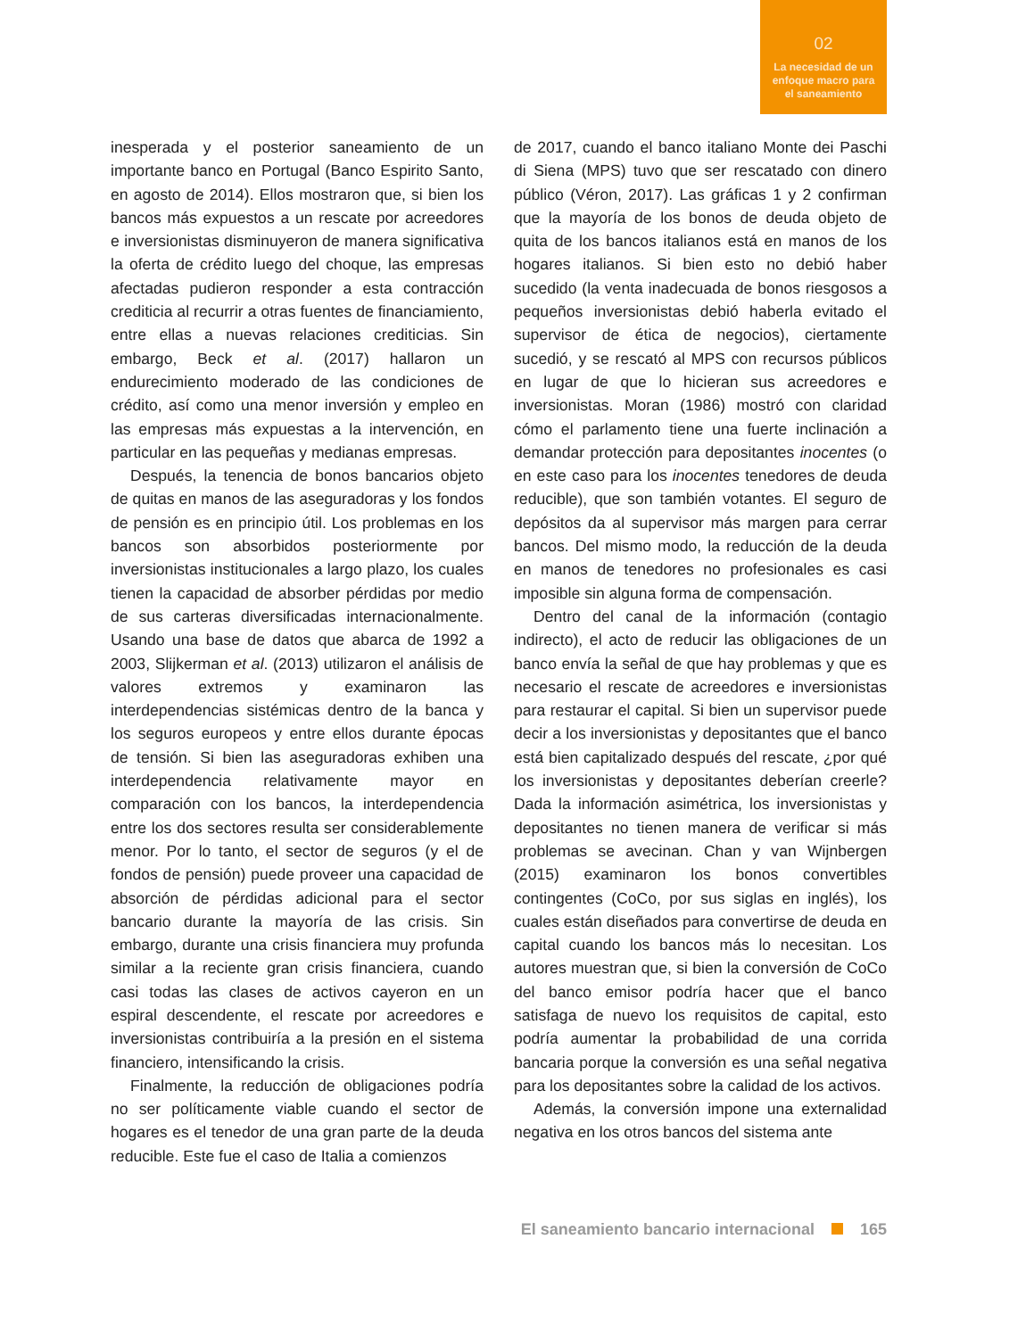02
La necesidad de un
enfoque macro para
el saneamiento
inesperada y el posterior saneamiento de un importante banco en Portugal (Banco Espirito Santo, en agosto de 2014). Ellos mostraron que, si bien los bancos más expuestos a un rescate por acreedores e inversionistas disminuyeron de manera significativa la oferta de crédito luego del choque, las empresas afectadas pudieron responder a esta contracción crediticia al recurrir a otras fuentes de financiamiento, entre ellas a nuevas relaciones crediticias. Sin embargo, Beck et al. (2017) hallaron un endurecimiento moderado de las condiciones de crédito, así como una menor inversión y empleo en las empresas más expuestas a la intervención, en particular en las pequeñas y medianas empresas.
Después, la tenencia de bonos bancarios objeto de quitas en manos de las aseguradoras y los fondos de pensión es en principio útil. Los problemas en los bancos son absorbidos posteriormente por inversionistas institucionales a largo plazo, los cuales tienen la capacidad de absorber pérdidas por medio de sus carteras diversificadas internacionalmente. Usando una base de datos que abarca de 1992 a 2003, Slijkerman et al. (2013) utilizaron el análisis de valores extremos y examinaron las interdependencias sistémicas dentro de la banca y los seguros europeos y entre ellos durante épocas de tensión. Si bien las aseguradoras exhiben una interdependencia relativamente mayor en comparación con los bancos, la interdependencia entre los dos sectores resulta ser considerablemente menor. Por lo tanto, el sector de seguros (y el de fondos de pensión) puede proveer una capacidad de absorción de pérdidas adicional para el sector bancario durante la mayoría de las crisis. Sin embargo, durante una crisis financiera muy profunda similar a la reciente gran crisis financiera, cuando casi todas las clases de activos cayeron en un espiral descendente, el rescate por acreedores e inversionistas contribuiría a la presión en el sistema financiero, intensificando la crisis.
Finalmente, la reducción de obligaciones podría no ser políticamente viable cuando el sector de hogares es el tenedor de una gran parte de la deuda reducible. Este fue el caso de Italia a comienzos
de 2017, cuando el banco italiano Monte dei Paschi di Siena (MPS) tuvo que ser rescatado con dinero público (Véron, 2017). Las gráficas 1 y 2 confirman que la mayoría de los bonos de deuda objeto de quita de los bancos italianos está en manos de los hogares italianos. Si bien esto no debió haber sucedido (la venta inadecuada de bonos riesgosos a pequeños inversionistas debió haberla evitado el supervisor de ética de negocios), ciertamente sucedió, y se rescató al MPS con recursos públicos en lugar de que lo hicieran sus acreedores e inversionistas. Moran (1986) mostró con claridad cómo el parlamento tiene una fuerte inclinación a demandar protección para depositantes inocentes (o en este caso para los inocentes tenedores de deuda reducible), que son también votantes. El seguro de depósitos da al supervisor más margen para cerrar bancos. Del mismo modo, la reducción de la deuda en manos de tenedores no profesionales es casi imposible sin alguna forma de compensación.
Dentro del canal de la información (contagio indirecto), el acto de reducir las obligaciones de un banco envía la señal de que hay problemas y que es necesario el rescate de acreedores e inversionistas para restaurar el capital. Si bien un supervisor puede decir a los inversionistas y depositantes que el banco está bien capitalizado después del rescate, ¿por qué los inversionistas y depositantes deberían creerle? Dada la información asimétrica, los inversionistas y depositantes no tienen manera de verificar si más problemas se avecinan. Chan y van Wijnbergen (2015) examinaron los bonos convertibles contingentes (CoCo, por sus siglas en inglés), los cuales están diseñados para convertirse de deuda en capital cuando los bancos más lo necesitan. Los autores muestran que, si bien la conversión de CoCo del banco emisor podría hacer que el banco satisfaga de nuevo los requisitos de capital, esto podría aumentar la probabilidad de una corrida bancaria porque la conversión es una señal negativa para los depositantes sobre la calidad de los activos.
Además, la conversión impone una externalidad negativa en los otros bancos del sistema ante
El saneamiento bancario internacional 165